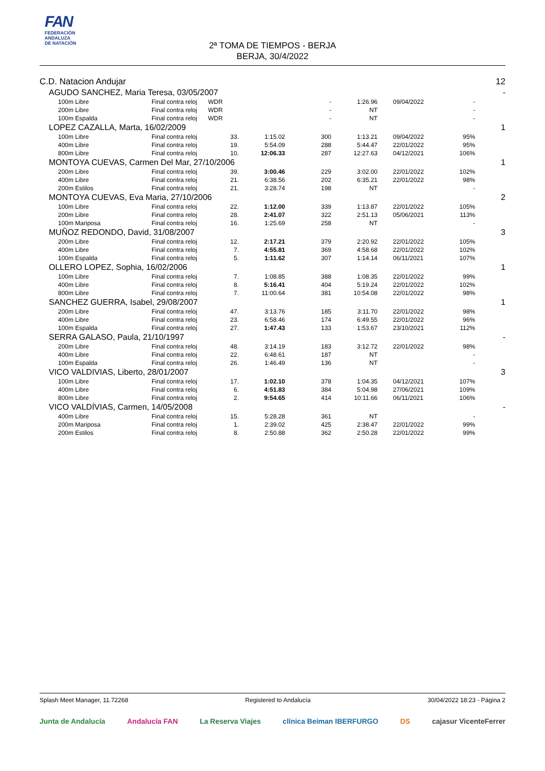FAN
FEDERACIÓN
ANDALUZA
DE NATACIÓN
2ª TOMA DE TIEMPOS - BERJA
BERJA, 30/4/2022
| C.D. Natacion Andujar | | | | | | | | | 12 |
| | AGUDO SANCHEZ, Maria Teresa, 03/05/2007 | | | | | | | | - |
| | 100m Libre | Final contra reloj | WDR | | - | 1:26.96 | 09/04/2022 | - | |
| | 200m Libre | Final contra reloj | WDR | | - | NT | | - | |
| | 100m Espalda | Final contra reloj | WDR | | - | NT | | - | |
| | LOPEZ CAZALLA, Marta, 16/02/2009 | | | | | | | | 1 |
| | 100m Libre | Final contra reloj | 33. | 1:15.02 | 300 | 1:13.21 | 09/04/2022 | 95% | |
| | 400m Libre | Final contra reloj | 19. | 5:54.09 | 288 | 5:44.47 | 22/01/2022 | 95% | |
| | 800m Libre | Final contra reloj | 10. | 12:06.33 | 287 | 12:27.63 | 04/12/2021 | 106% | |
| | MONTOYA CUEVAS, Carmen Del Mar, 27/10/2006 | | | | | | | | 1 |
| | 200m Libre | Final contra reloj | 39. | 3:00.46 | 229 | 3:02.00 | 22/01/2022 | 102% | |
| | 400m Libre | Final contra reloj | 21. | 6:38.56 | 202 | 6:35.21 | 22/01/2022 | 98% | |
| | 200m Estilos | Final contra reloj | 21. | 3:28.74 | 198 | NT | | - | |
| | MONTOYA CUEVAS, Eva Maria, 27/10/2006 | | | | | | | | 2 |
| | 100m Libre | Final contra reloj | 22. | 1:12.00 | 339 | 1:13.87 | 22/01/2022 | 105% | |
| | 200m Libre | Final contra reloj | 28. | 2:41.07 | 322 | 2:51.13 | 05/06/2021 | 113% | |
| | 100m Mariposa | Final contra reloj | 16. | 1:25.69 | 258 | NT | | - | |
| | MUÑOZ REDONDO, David, 31/08/2007 | | | | | | | | 3 |
| | 200m Libre | Final contra reloj | 12. | 2:17.21 | 379 | 2:20.92 | 22/01/2022 | 105% | |
| | 400m Libre | Final contra reloj | 7. | 4:55.81 | 369 | 4:58.68 | 22/01/2022 | 102% | |
| | 100m Espalda | Final contra reloj | 5. | 1:11.62 | 307 | 1:14.14 | 06/11/2021 | 107% | |
| | OLLERO LOPEZ, Sophia, 16/02/2006 | | | | | | | | 1 |
| | 100m Libre | Final contra reloj | 7. | 1:08.85 | 388 | 1:08.35 | 22/01/2022 | 99% | |
| | 400m Libre | Final contra reloj | 8. | 5:16.41 | 404 | 5:19.24 | 22/01/2022 | 102% | |
| | 800m Libre | Final contra reloj | 7. | 11:00.64 | 381 | 10:54.08 | 22/01/2022 | 98% | |
| | SANCHEZ GUERRA, Isabel, 29/08/2007 | | | | | | | | 1 |
| | 200m Libre | Final contra reloj | 47. | 3:13.76 | 185 | 3:11.70 | 22/01/2022 | 98% | |
| | 400m Libre | Final contra reloj | 23. | 6:58.46 | 174 | 6:49.55 | 22/01/2022 | 96% | |
| | 100m Espalda | Final contra reloj | 27. | 1:47.43 | 133 | 1:53.67 | 23/10/2021 | 112% | |
| | SERRA GALASO, Paula, 21/10/1997 | | | | | | | | - |
| | 200m Libre | Final contra reloj | 48. | 3:14.19 | 183 | 3:12.72 | 22/01/2022 | 98% | |
| | 400m Libre | Final contra reloj | 22. | 6:48.61 | 187 | NT | | - | |
| | 100m Espalda | Final contra reloj | 26. | 1:46.49 | 136 | NT | | - | |
| | VICO VALDIVIAS, Liberto, 28/01/2007 | | | | | | | | 3 |
| | 100m Libre | Final contra reloj | 17. | 1:02.10 | 378 | 1:04.35 | 04/12/2021 | 107% | |
| | 400m Libre | Final contra reloj | 6. | 4:51.83 | 384 | 5:04.98 | 27/06/2021 | 109% | |
| | 800m Libre | Final contra reloj | 2. | 9:54.65 | 414 | 10:11.66 | 06/11/2021 | 106% | |
| | VICO VALDÍVIAS, Carmen, 14/05/2008 | | | | | | | | - |
| | 400m Libre | Final contra reloj | 15. | 5:28.28 | 361 | NT | | - | |
| | 200m Mariposa | Final contra reloj | 1. | 2:39.02 | 425 | 2:38.47 | 22/01/2022 | 99% | |
| | 200m Estilos | Final contra reloj | 8. | 2:50.88 | 362 | 2:50.28 | 22/01/2022 | 99% | |
Splash Meet Manager, 11.72268 Registered to Andalucía 30/04/2022 18:23 - Página 2
Junta de Andalucía Andalucía FAN La Reserva Viajes clínica Beiman IBERFURGO DS cajasur VicenteFerrer